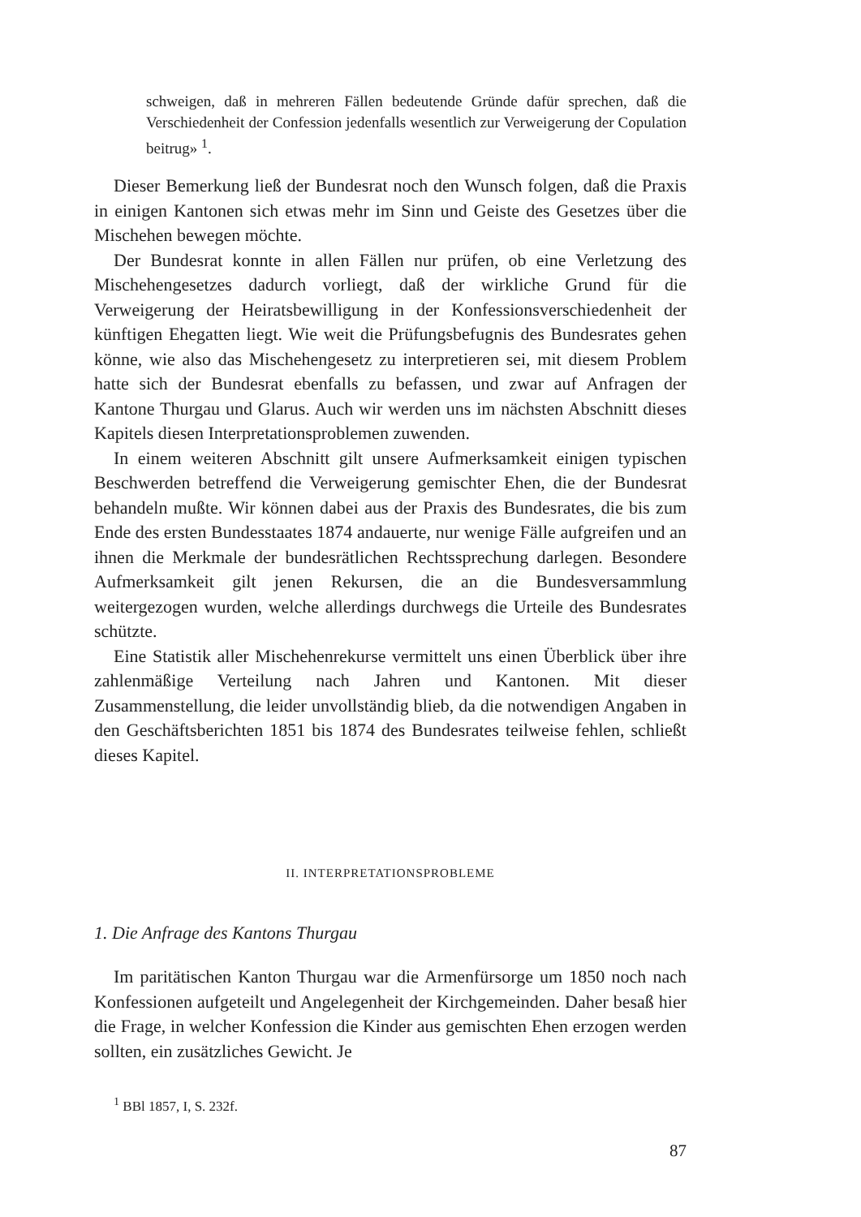schweigen, daß in mehreren Fällen bedeutende Gründe dafür sprechen, daß die Verschiedenheit der Confession jedenfalls wesentlich zur Verweigerung der Copulation beitrug» <sup>1</sup>.
Dieser Bemerkung ließ der Bundesrat noch den Wunsch folgen, daß die Praxis in einigen Kantonen sich etwas mehr im Sinn und Geiste des Gesetzes über die Mischehen bewegen möchte.
Der Bundesrat konnte in allen Fällen nur prüfen, ob eine Verletzung des Mischehengesetzes dadurch vorliegt, daß der wirkliche Grund für die Verweigerung der Heiratsbewilligung in der Konfessionsverschiedenheit der künftigen Ehegatten liegt. Wie weit die Prüfungsbefugnis des Bundesrates gehen könne, wie also das Mischehengesetz zu interpretieren sei, mit diesem Problem hatte sich der Bundesrat ebenfalls zu befassen, und zwar auf Anfragen der Kantone Thurgau und Glarus. Auch wir werden uns im nächsten Abschnitt dieses Kapitels diesen Interpretationsproblemen zuwenden.
In einem weiteren Abschnitt gilt unsere Aufmerksamkeit einigen typischen Beschwerden betreffend die Verweigerung gemischter Ehen, die der Bundesrat behandeln mußte. Wir können dabei aus der Praxis des Bundesrates, die bis zum Ende des ersten Bundesstaates 1874 andauerte, nur wenige Fälle aufgreifen und an ihnen die Merkmale der bundesrätlichen Rechtssprechung darlegen. Besondere Aufmerksamkeit gilt jenen Rekursen, die an die Bundesversammlung weitergezogen wurden, welche allerdings durchwegs die Urteile des Bundesrates schützte.
Eine Statistik aller Mischehenrekurse vermittelt uns einen Überblick über ihre zahlenmäßige Verteilung nach Jahren und Kantonen. Mit dieser Zusammenstellung, die leider unvollständig blieb, da die notwendigen Angaben in den Geschäftsberichten 1851 bis 1874 des Bundesrates teilweise fehlen, schließt dieses Kapitel.
II. INTERPRETATIONSPROBLEME
1. Die Anfrage des Kantons Thurgau
Im paritätischen Kanton Thurgau war die Armenfürsorge um 1850 noch nach Konfessionen aufgeteilt und Angelegenheit der Kirchgemeinden. Daher besaß hier die Frage, in welcher Konfession die Kinder aus gemischten Ehen erzogen werden sollten, ein zusätzliches Gewicht. Je
<sup>1</sup> BBl 1857, I, S. 232f.
87